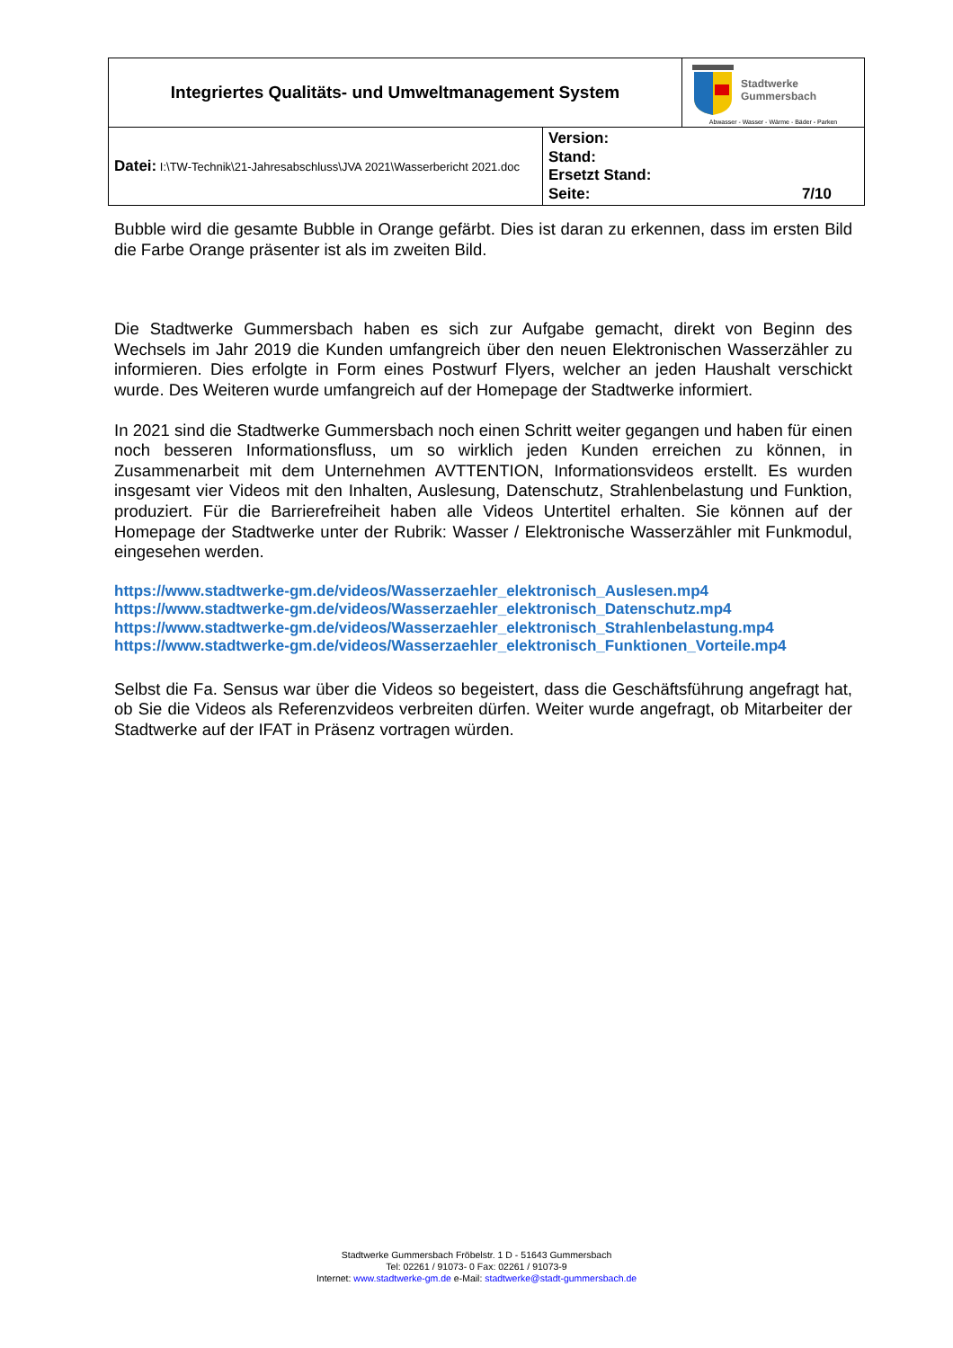| Integriertes Qualitäts- und Umweltmanagement System | | Stadtwerke Gummersbach Abwasser - Wasser - Wärme - Bäder - Parken |
| Datei: I:\TW-Technik\21-Jahresabschluss\JVA 2021\Wasserbericht 2021.doc | Version: Stand: Ersetzt Stand: Seite: 7/10 | |
Bubble wird die gesamte Bubble in Orange gefärbt. Dies ist daran zu erkennen, dass im ersten Bild die Farbe Orange präsenter ist als im zweiten Bild.
Die Stadtwerke Gummersbach haben es sich zur Aufgabe gemacht, direkt von Beginn des Wechsels im Jahr 2019 die Kunden umfangreich über den neuen Elektronischen Wasserzähler zu informieren. Dies erfolgte in Form eines Postwurf Flyers, welcher an jeden Haushalt verschickt wurde. Des Weiteren wurde umfangreich auf der Homepage der Stadtwerke informiert.
In 2021 sind die Stadtwerke Gummersbach noch einen Schritt weiter gegangen und haben für einen noch besseren Informationsfluss, um so wirklich jeden Kunden erreichen zu können, in Zusammenarbeit mit dem Unternehmen AVTTENTION, Informationsvideos erstellt. Es wurden insgesamt vier Videos mit den Inhalten, Auslesung, Datenschutz, Strahlenbelastung und Funktion, produziert. Für die Barrierefreiheit haben alle Videos Untertitel erhalten. Sie können auf der Homepage der Stadtwerke unter der Rubrik: Wasser / Elektronische Wasserzähler mit Funkmodul, eingesehen werden.
https://www.stadtwerke-gm.de/videos/Wasserzaehler_elektronisch_Auslesen.mp4
https://www.stadtwerke-gm.de/videos/Wasserzaehler_elektronisch_Datenschutz.mp4
https://www.stadtwerke-gm.de/videos/Wasserzaehler_elektronisch_Strahlenbelastung.mp4
https://www.stadtwerke-gm.de/videos/Wasserzaehler_elektronisch_Funktionen_Vorteile.mp4
Selbst die Fa. Sensus war über die Videos so begeistert, dass die Geschäftsführung angefragt hat, ob Sie die Videos als Referenzvideos verbreiten dürfen. Weiter wurde angefragt, ob Mitarbeiter der Stadtwerke auf der IFAT in Präsenz vortragen würden.
Stadtwerke Gummersbach Fröbelstr. 1 D - 51643 Gummersbach
Tel: 02261 / 91073- 0 Fax: 02261 / 91073-9
Internet: www.stadtwerke-gm.de e-Mail: stadtwerke@stadt-gummersbach.de